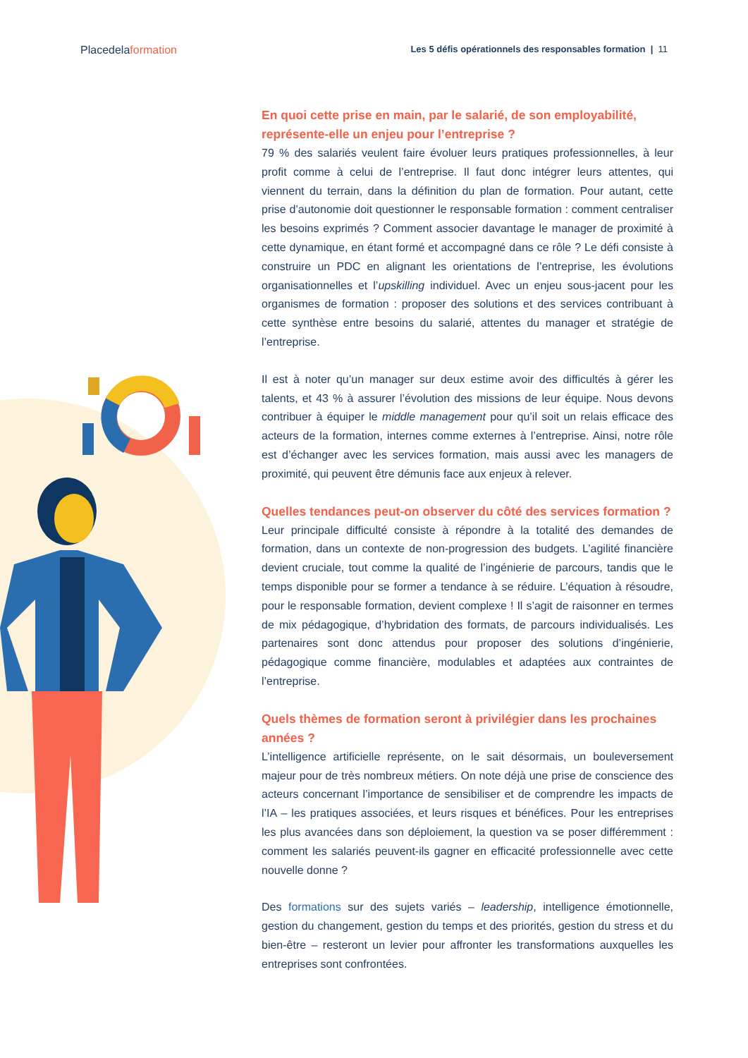Placedelaformation
Les 5 défis opérationnels des responsables formation | 11
En quoi cette prise en main, par le salarié, de son employabilité, représente-elle un enjeu pour l’entreprise ?
79 % des salariés veulent faire évoluer leurs pratiques professionnelles, à leur profit comme à celui de l’entreprise. Il faut donc intégrer leurs attentes, qui viennent du terrain, dans la définition du plan de formation. Pour autant, cette prise d’autonomie doit questionner le responsable formation : comment centraliser les besoins exprimés ? Comment associer davantage le manager de proximité à cette dynamique, en étant formé et accompagné dans ce rôle ? Le défi consiste à construire un PDC en alignant les orientations de l’entreprise, les évolutions organisationnelles et l’upskilling individuel. Avec un enjeu sous-jacent pour les organismes de formation : proposer des solutions et des services contribuant à cette synthèse entre besoins du salarié, attentes du manager et stratégie de l’entreprise.
Il est à noter qu’un manager sur deux estime avoir des difficultés à gérer les talents, et 43 % à assurer l’évolution des missions de leur équipe. Nous devons contribuer à équiper le middle management pour qu’il soit un relais efficace des acteurs de la formation, internes comme externes à l’entreprise. Ainsi, notre rôle est d’échanger avec les services formation, mais aussi avec les managers de proximité, qui peuvent être démunis face aux enjeux à relever.
Quelles tendances peut-on observer du côté des services formation ?
Leur principale difficulté consiste à répondre à la totalité des demandes de formation, dans un contexte de non-progression des budgets. L’agilité financière devient cruciale, tout comme la qualité de l’ingénierie de parcours, tandis que le temps disponible pour se former a tendance à se réduire. L’équation à résoudre, pour le responsable formation, devient complexe ! Il s’agit de raisonner en termes de mix pédagogique, d’hybridation des formats, de parcours individualisés. Les partenaires sont donc attendus pour proposer des solutions d’ingénierie, pédagogique comme financière, modulables et adaptées aux contraintes de l’entreprise.
Quels thèmes de formation seront à privilégier dans les prochaines années ?
L’intelligence artificielle représente, on le sait désormais, un bouleversement majeur pour de très nombreux métiers. On note déjà une prise de conscience des acteurs concernant l’importance de sensibiliser et de comprendre les impacts de l’IA – les pratiques associées, et leurs risques et bénéfices. Pour les entreprises les plus avancées dans son déploiement, la question va se poser différemment : comment les salariés peuvent-ils gagner en efficacité professionnelle avec cette nouvelle donne ?
Des formations sur des sujets variés – leadership, intelligence émotionnelle, gestion du changement, gestion du temps et des priorités, gestion du stress et du bien-être – resteront un levier pour affronter les transformations auxquelles les entreprises sont confrontées.